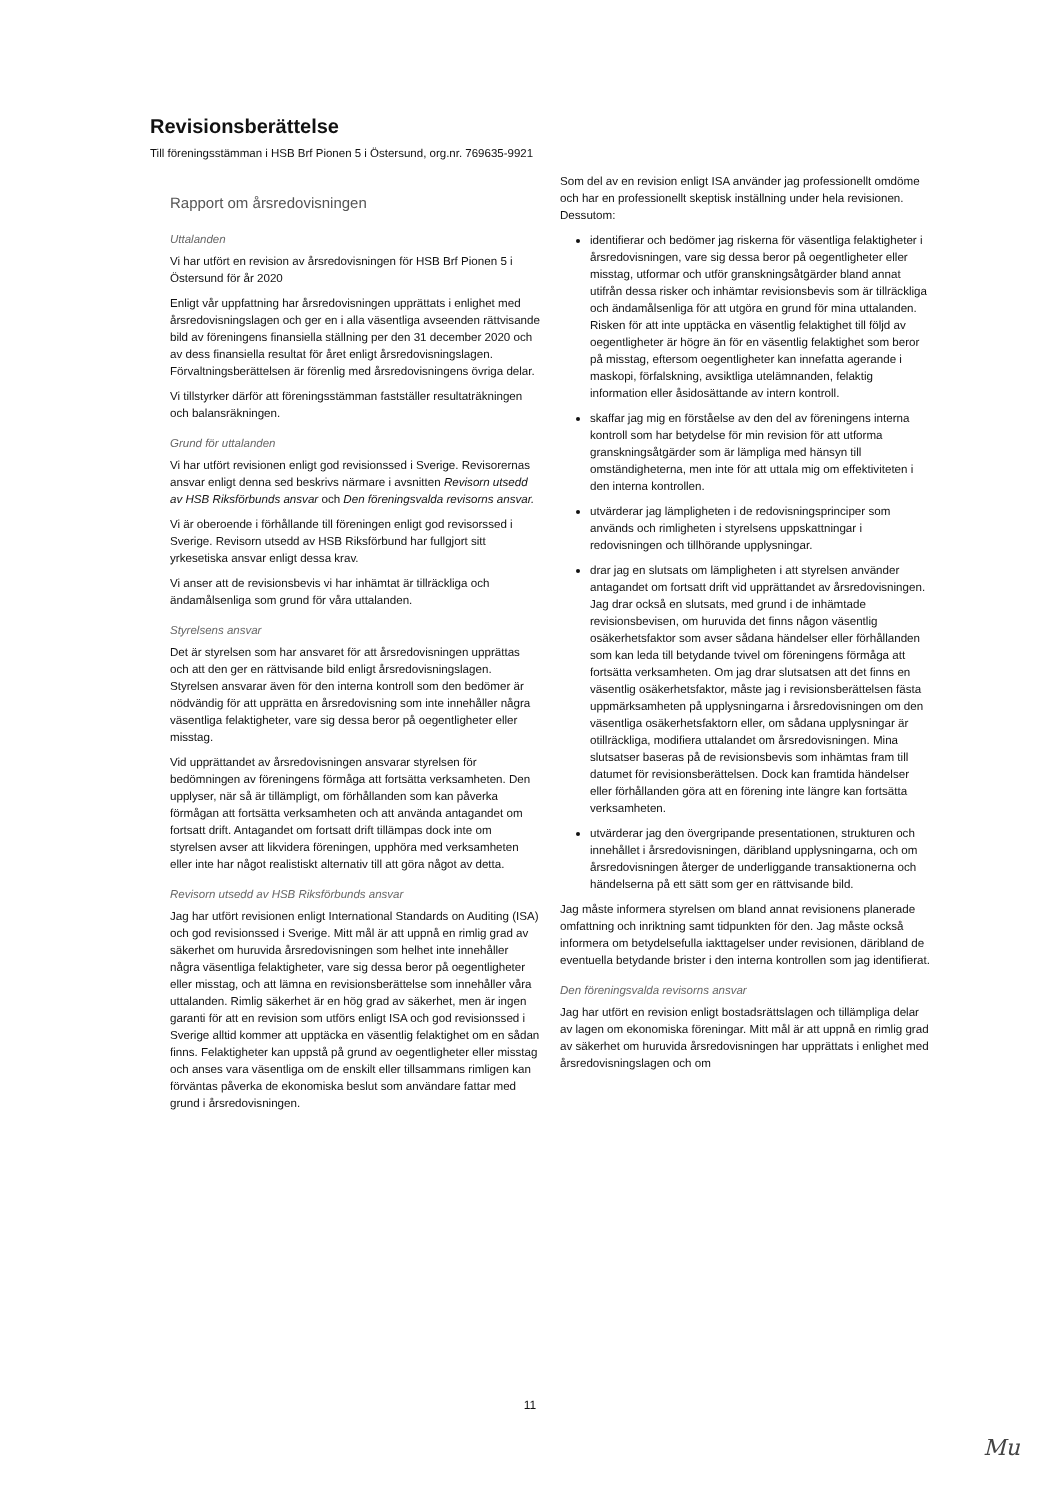Revisionsberättelse
Till föreningsstämman i HSB Brf Pionen 5 i Östersund, org.nr. 769635-9921
Rapport om årsredovisningen
Uttalanden
Vi har utfört en revision av årsredovisningen för HSB Brf Pionen 5 i Östersund för år 2020
Enligt vår uppfattning har årsredovisningen upprättats i enlighet med årsredovisningslagen och ger en i alla väsentliga avseenden rättvisande bild av föreningens finansiella ställning per den 31 december 2020 och av dess finansiella resultat för året enligt årsredovisningslagen. Förvaltningsberättelsen är förenlig med årsredovisningens övriga delar.
Vi tillstyrker därför att föreningsstämman fastställer resultaträkningen och balansräkningen.
Grund för uttalanden
Vi har utfört revisionen enligt god revisionssed i Sverige. Revisorernas ansvar enligt denna sed beskrivs närmare i avsnitten Revisorn utsedd av HSB Riksförbunds ansvar och Den föreningsvalda revisorns ansvar.
Vi är oberoende i förhållande till föreningen enligt god revisorssed i Sverige. Revisorn utsedd av HSB Riksförbund har fullgjort sitt yrkesetiska ansvar enligt dessa krav.
Vi anser att de revisionsbevis vi har inhämtat är tillräckliga och ändamålsenliga som grund för våra uttalanden.
Styrelsens ansvar
Det är styrelsen som har ansvaret för att årsredovisningen upprättas och att den ger en rättvisande bild enligt årsredovisningslagen. Styrelsen ansvarar även för den interna kontroll som den bedömer är nödvändig för att upprätta en årsredovisning som inte innehåller några väsentliga felaktigheter, vare sig dessa beror på oegentligheter eller misstag.
Vid upprättandet av årsredovisningen ansvarar styrelsen för bedömningen av föreningens förmåga att fortsätta verksamheten. Den upplyser, när så är tillämpligt, om förhållanden som kan påverka förmågan att fortsätta verksamheten och att använda antagandet om fortsatt drift. Antagandet om fortsatt drift tillämpas dock inte om styrelsen avser att likvidera föreningen, upphöra med verksamheten eller inte har något realistiskt alternativ till att göra något av detta.
Revisorn utsedd av HSB Riksförbunds ansvar
Jag har utfört revisionen enligt International Standards on Auditing (ISA) och god revisionssed i Sverige. Mitt mål är att uppnå en rimlig grad av säkerhet om huruvida årsredovisningen som helhet inte innehåller några väsentliga felaktigheter, vare sig dessa beror på oegentligheter eller misstag, och att lämna en revisionsberättelse som innehåller våra uttalanden. Rimlig säkerhet är en hög grad av säkerhet, men är ingen garanti för att en revision som utförs enligt ISA och god revisionssed i Sverige alltid kommer att upptäcka en väsentlig felaktighet om en sådan finns. Felaktigheter kan uppstå på grund av oegentligheter eller misstag och anses vara väsentliga om de enskilt eller tillsammans rimligen kan förväntas påverka de ekonomiska beslut som användare fattar med grund i årsredovisningen.
Som del av en revision enligt ISA använder jag professionellt omdöme och har en professionellt skeptisk inställning under hela revisionen. Dessutom:
identifierar och bedömer jag riskerna för väsentliga felaktigheter i årsredovisningen, vare sig dessa beror på oegentligheter eller misstag, utformar och utför granskningsåtgärder bland annat utifrån dessa risker och inhämtar revisionsbevis som är tillräckliga och ändamålsenliga för att utgöra en grund för mina uttalanden. Risken för att inte upptäcka en väsentlig felaktighet till följd av oegentligheter är högre än för en väsentlig felaktighet som beror på misstag, eftersom oegentligheter kan innefatta agerande i maskopi, förfalskning, avsiktliga utelämnanden, felaktig information eller åsidosättande av intern kontroll.
skaffar jag mig en förståelse av den del av föreningens interna kontroll som har betydelse för min revision för att utforma granskningsåtgärder som är lämpliga med hänsyn till omständigheterna, men inte för att uttala mig om effektiviteten i den interna kontrollen.
utvärderar jag lämpligheten i de redovisningsprinciper som används och rimligheten i styrelsens uppskattningar i redovisningen och tillhörande upplysningar.
drar jag en slutsats om lämpligheten i att styrelsen använder antagandet om fortsatt drift vid upprättandet av årsredovisningen. Jag drar också en slutsats, med grund i de inhämtade revisionsbevisen, om huruvida det finns någon väsentlig osäkerhetsfaktor som avser sådana händelser eller förhållanden som kan leda till betydande tvivel om föreningens förmåga att fortsätta verksamheten. Om jag drar slutsatsen att det finns en väsentlig osäkerhetsfaktor, måste jag i revisionsberättelsen fästa uppmärksamheten på upplysningarna i årsredovisningen om den väsentliga osäkerhetsfaktorn eller, om sådana upplysningar är otillräckliga, modifiera uttalandet om årsredovisningen. Mina slutsatser baseras på de revisionsbevis som inhämtas fram till datumet för revisionsberättelsen. Dock kan framtida händelser eller förhållanden göra att en förening inte längre kan fortsätta verksamheten.
utvärderar jag den övergripande presentationen, strukturen och innehållet i årsredovisningen, däribland upplysningarna, och om årsredovisningen återger de underliggande transaktionerna och händelserna på ett sätt som ger en rättvisande bild.
Jag måste informera styrelsen om bland annat revisionens planerade omfattning och inriktning samt tidpunkten för den. Jag måste också informera om betydelsefulla iakttagelser under revisionen, däribland de eventuella betydande brister i den interna kontrollen som jag identifierat.
Den föreningsvalda revisorns ansvar
Jag har utfört en revision enligt bostadsrättslagen och tillämpliga delar av lagen om ekonomiska föreningar. Mitt mål är att uppnå en rimlig grad av säkerhet om huruvida årsredovisningen har upprättats i enlighet med årsredovisningslagen och om
11
Mu